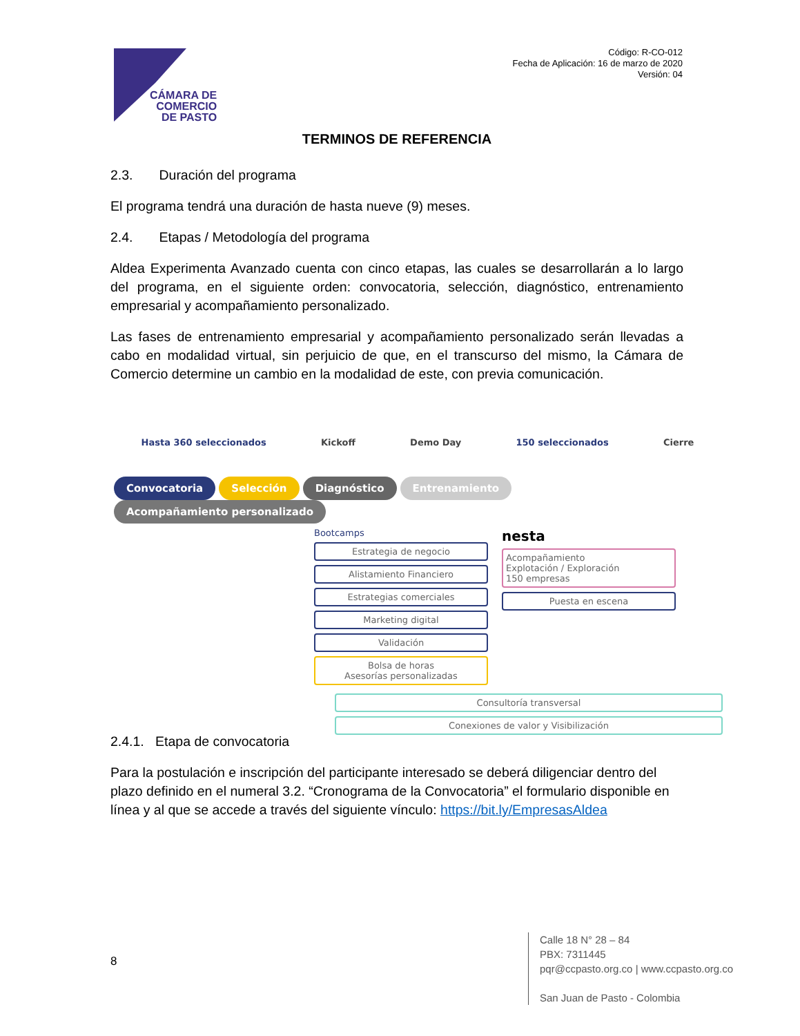CÁMARA DE
COMERCIO
DE PASTO
Código: R-CO-012
Fecha de Aplicación: 16 de marzo de 2020
Versión: 04
TERMINOS DE REFERENCIA
2.3. Duración del programa
El programa tendrá una duración de hasta nueve (9) meses.
2.4. Etapas / Metodología del programa
Aldea Experimenta Avanzado cuenta con cinco etapas, las cuales se desarrollarán a lo largo del programa, en el siguiente orden: convocatoria, selección, diagnóstico, entrenamiento empresarial y acompañamiento personalizado.
Las fases de entrenamiento empresarial y acompañamiento personalizado serán llevadas a cabo en modalidad virtual, sin perjuicio de que, en el transcurso del mismo, la Cámara de Comercio determine un cambio en la modalidad de este, con previa comunicación.
Hasta 360 seleccionados Kickoff Demo Day 150 seleccionados Cierre
Convocatoria Selección Diagnóstico Entrenamiento Acompañamiento personalizado
Bootcamps
Estrategia de negocio
Alistamiento Financiero
Estrategias comerciales
Marketing digital
Validación
Bolsa de horas
Asesorías personalizadas
nesta
Acompañamiento
Explotación / Exploración
150 empresas
Puesta en escena
Consultoría transversal
Conexiones de valor y Visibilización
2.4.1. Etapa de convocatoria
Para la postulación e inscripción del participante interesado se deberá diligenciar dentro del plazo definido en el numeral 3.2. “Cronograma de la Convocatoria” el formulario disponible en línea y al que se accede a través del siguiente vínculo: https://bit.ly/EmpresasAldea
8
Calle 18 N° 28 – 84
PBX: 7311445
pqr@ccpasto.org.co | www.ccpasto.org.co
San Juan de Pasto - Colombia